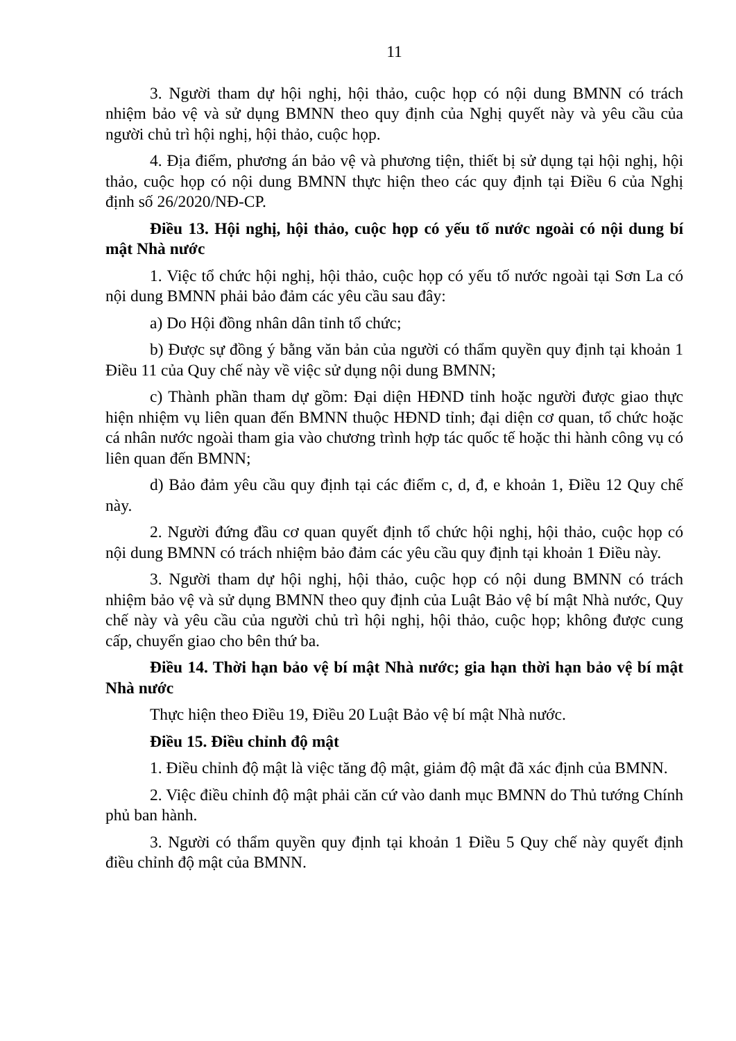11
3. Người tham dự hội nghị, hội thảo, cuộc họp có nội dung BMNN có trách nhiệm bảo vệ và sử dụng BMNN theo quy định của Nghị quyết này và yêu cầu của người chủ trì hội nghị, hội thảo, cuộc họp.
4. Địa điểm, phương án bảo vệ và phương tiện, thiết bị sử dụng tại hội nghị, hội thảo, cuộc họp có nội dung BMNN thực hiện theo các quy định tại Điều 6 của Nghị định số 26/2020/NĐ-CP.
Điều 13. Hội nghị, hội thảo, cuộc họp có yếu tố nước ngoài có nội dung bí mật Nhà nước
1. Việc tổ chức hội nghị, hội thảo, cuộc họp có yếu tố nước ngoài tại Sơn La có nội dung BMNN phải bảo đảm các yêu cầu sau đây:
a) Do Hội đồng nhân dân tỉnh tổ chức;
b) Được sự đồng ý bằng văn bản của người có thẩm quyền quy định tại khoản 1 Điều 11 của Quy chế này về việc sử dụng nội dung BMNN;
c) Thành phần tham dự gồm: Đại diện HĐND tỉnh hoặc người được giao thực hiện nhiệm vụ liên quan đến BMNN thuộc HĐND tỉnh; đại diện cơ quan, tổ chức hoặc cá nhân nước ngoài tham gia vào chương trình hợp tác quốc tế hoặc thi hành công vụ có liên quan đến BMNN;
d) Bảo đảm yêu cầu quy định tại các điểm c, d, đ, e khoản 1, Điều 12 Quy chế này.
2. Người đứng đầu cơ quan quyết định tổ chức hội nghị, hội thảo, cuộc họp có nội dung BMNN có trách nhiệm bảo đảm các yêu cầu quy định tại khoản 1 Điều này.
3. Người tham dự hội nghị, hội thảo, cuộc họp có nội dung BMNN có trách nhiệm bảo vệ và sử dụng BMNN theo quy định của Luật Bảo vệ bí mật Nhà nước, Quy chế này và yêu cầu của người chủ trì hội nghị, hội thảo, cuộc họp; không được cung cấp, chuyển giao cho bên thứ ba.
Điều 14. Thời hạn bảo vệ bí mật Nhà nước; gia hạn thời hạn bảo vệ bí mật Nhà nước
Thực hiện theo Điều 19, Điều 20 Luật Bảo vệ bí mật Nhà nước.
Điều 15. Điều chỉnh độ mật
1. Điều chỉnh độ mật là việc tăng độ mật, giảm độ mật đã xác định của BMNN.
2. Việc điều chỉnh độ mật phải căn cứ vào danh mục BMNN do Thủ tướng Chính phủ ban hành.
3. Người có thẩm quyền quy định tại khoản 1 Điều 5 Quy chế này quyết định điều chỉnh độ mật của BMNN.